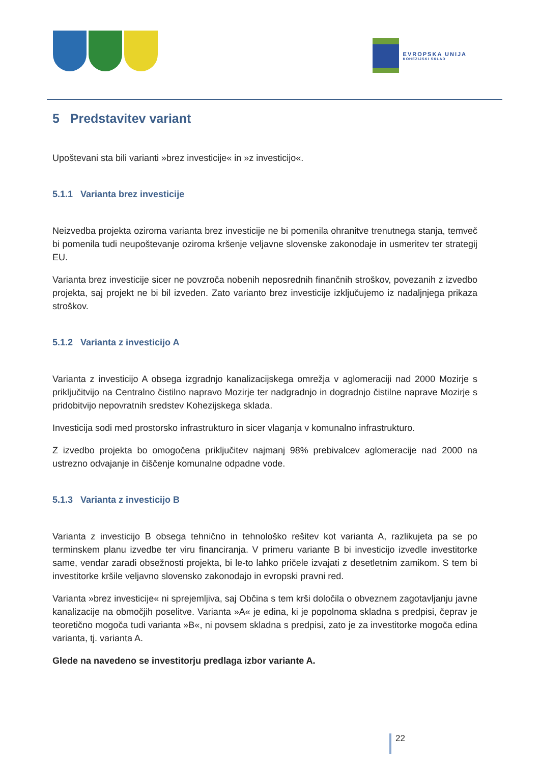EVROPSKA UNIJA
KOHEZIJSKI SKLAD
5 Predstavitev variant
Upoštevani sta bili varianti »brez investicije« in »z investicijo«.
5.1.1 Varianta brez investicije
Neizvedba projekta oziroma varianta brez investicije ne bi pomenila ohranitve trenutnega stanja, temveč bi pomenila tudi neupoštevanje oziroma kršenje veljavne slovenske zakonodaje in usmeritev ter strategij EU.
Varianta brez investicije sicer ne povzroča nobenih neposrednih finančnih stroškov, povezanih z izvedbo projekta, saj projekt ne bi bil izveden. Zato varianto brez investicije izključujemo iz nadaljnjega prikaza stroškov.
5.1.2 Varianta z investicijo A
Varianta z investicijo A obsega izgradnjo kanalizacijskega omrežja v aglomeraciji nad 2000 Mozirje s priključitvijo na Centralno čistilno napravo Mozirje ter nadgradnjo in dogradnjo čistilne naprave Mozirje s pridobitvijo nepovratnih sredstev Kohezijskega sklada.
Investicija sodi med prostorsko infrastrukturo in sicer vlaganja v komunalno infrastrukturo.
Z izvedbo projekta bo omogočena priključitev najmanj 98% prebivalcev aglomeracije nad 2000 na ustrezno odvajanje in čiščenje komunalne odpadne vode.
5.1.3 Varianta z investicijo B
Varianta z investicijo B obsega tehnično in tehnološko rešitev kot varianta A, razlikujeta pa se po terminskem planu izvedbe ter viru financiranja. V primeru variante B bi investicijo izvedle investitorke same, vendar zaradi obsežnosti projekta, bi le-to lahko pričele izvajati z desetletnim zamikom. S tem bi investitorke kršile veljavno slovensko zakonodajo in evropski pravni red.
Varianta »brez investicije« ni sprejemljiva, saj Občina s tem krši določila o obveznem zagotavljanju javne kanalizacije na območjih poselitve. Varianta »A« je edina, ki je popolnoma skladna s predpisi, čeprav je teoretično mogoča tudi varianta »B«, ni povsem skladna s predpisi, zato je za investitorke mogoča edina varianta, tj. varianta A.
Glede na navedeno se investitorju predlaga izbor variante A.
22